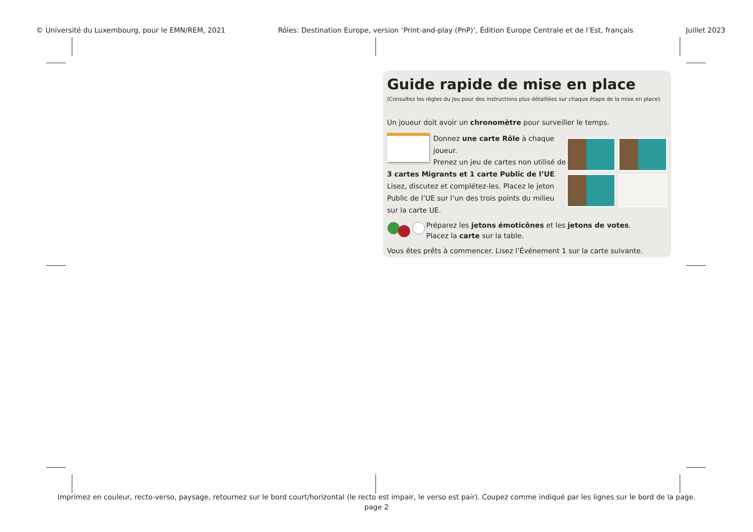© Université du Luxembourg, pour le EMN/REM, 2021 Rôles: Destination Europe, version ‘Print-and-play (PnP)’, Édition Europe Centrale et de l’Est, français Juillet 2023
Guide rapide de mise en place
(Consultez les règles du jeu pour des instructions plus détaillées sur chaque étape de la mise en place).
Un joueur doit avoir un chronomètre pour surveiller le temps.
Donnez une carte Rôle à chaque joueur.
Prenez un jeu de cartes non utilisé de 3 cartes Migrants et 1 carte Public de l’UE. Lisez, discutez et complétez-les. Placez le jeton Public de l’UE sur l’un des trois points du milieu sur la carte UE.
Préparez les jetons émoticônes et les jetons de votes.
Placez la carte sur la table.
Vous êtes prêts à commencer. Lisez l’Événement 1 sur la carte suivante.
Imprimez en couleur, recto-verso, paysage, retournez sur le bord court/horizontal (le recto est impair, le verso est pair). Coupez comme indiqué par les lignes sur le bord de la page.
page 2